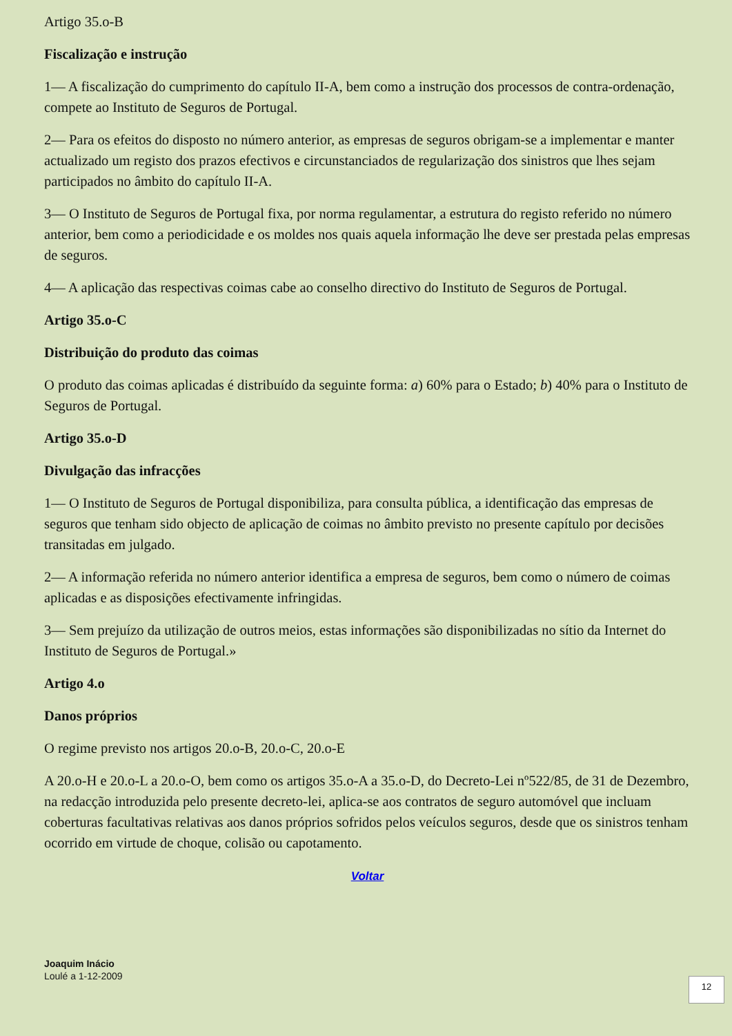Artigo 35.o-B
Fiscalização e instrução
1— A fiscalização do cumprimento do capítulo II-A, bem como a instrução dos processos de contra-ordenação, compete ao Instituto de Seguros de Portugal.
2— Para os efeitos do disposto no número anterior, as empresas de seguros obrigam-se a implementar e manter actualizado um registo dos prazos efectivos e circunstanciados de regularização dos sinistros que lhes sejam participados no âmbito do capítulo II-A.
3— O Instituto de Seguros de Portugal fixa, por norma regulamentar, a estrutura do registo referido no número anterior, bem como a periodicidade e os moldes nos quais aquela informação lhe deve ser prestada pelas empresas de seguros.
4— A aplicação das respectivas coimas cabe ao conselho directivo do Instituto de Seguros de Portugal.
Artigo 35.o-C
Distribuição do produto das coimas
O produto das coimas aplicadas é distribuído da seguinte forma: a) 60% para o Estado; b) 40% para o Instituto de Seguros de Portugal.
Artigo 35.o-D
Divulgação das infracções
1— O Instituto de Seguros de Portugal disponibiliza, para consulta pública, a identificação das empresas de seguros que tenham sido objecto de aplicação de coimas no âmbito previsto no presente capítulo por decisões transitadas em julgado.
2— A informação referida no número anterior identifica a empresa de seguros, bem como o número de coimas aplicadas e as disposições efectivamente infringidas.
3— Sem prejuízo da utilização de outros meios, estas informações são disponibilizadas no sítio da Internet do Instituto de Seguros de Portugal.»
Artigo 4.o
Danos próprios
O regime previsto nos artigos 20.o-B, 20.o-C, 20.o-E
A 20.o-H e 20.o-L a 20.o-O, bem como os artigos 35.o-A a 35.o-D, do Decreto-Lei nº522/85, de 31 de Dezembro, na redacção introduzida pelo presente decreto-lei, aplica-se aos contratos de seguro automóvel que incluam coberturas facultativas relativas aos danos próprios sofridos pelos veículos seguros, desde que os sinistros tenham ocorrido em virtude de choque, colisão ou capotamento.
Voltar
Joaquim Inácio
Loulé a 1-12-2009
12